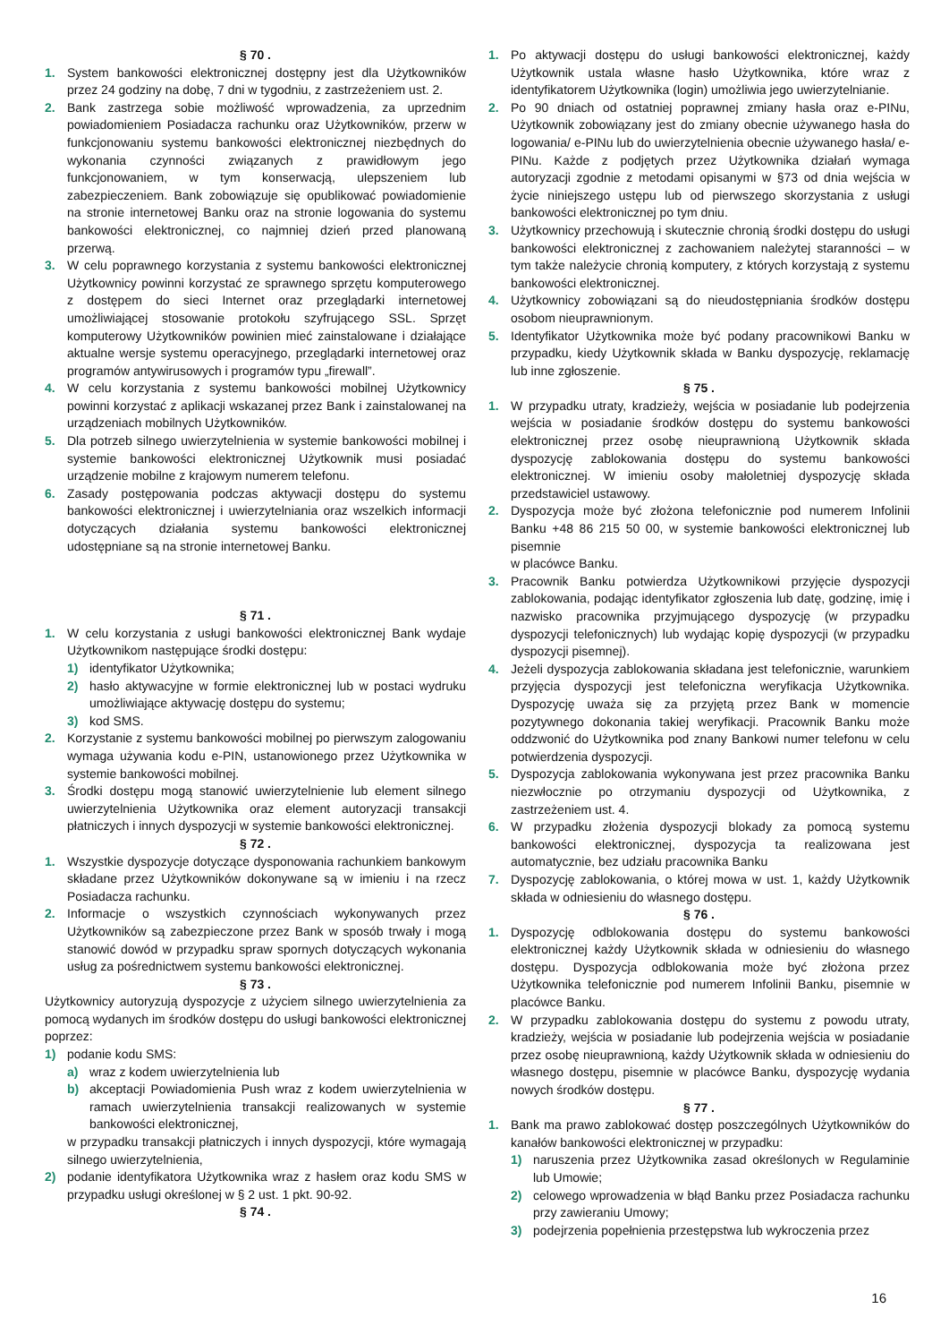§ 70 .
1. System bankowości elektronicznej dostępny jest dla Użytkowników przez 24 godziny na dobę, 7 dni w tygodniu, z zastrzeżeniem ust. 2.
2. Bank zastrzega sobie możliwość wprowadzenia, za uprzednim powiadomieniem Posiadacza rachunku oraz Użytkowników, przerw w funkcjonowaniu systemu bankowości elektronicznej niezbędnych do wykonania czynności związanych z prawidłowym jego funkcjonowaniem, w tym konserwacją, ulepszeniem lub zabezpieczeniem. Bank zobowiązuje się opublikować powiadomienie na stronie internetowej Banku oraz na stronie logowania do systemu bankowości elektronicznej, co najmniej dzień przed planowaną przerwą.
3. W celu poprawnego korzystania z systemu bankowości elektronicznej Użytkownicy powinni korzystać ze sprawnego sprzętu komputerowego z dostępem do sieci Internet oraz przeglądarki internetowej umożliwiającej stosowanie protokołu szyfrującego SSL. Sprzęt komputerowy Użytkowników powinien mieć zainstalowane i działające aktualne wersje systemu operacyjnego, przeglądarki internetowej oraz programów antywirusowych i programów typu „firewall”.
4. W celu korzystania z systemu bankowości mobilnej Użytkownicy powinni korzystać z aplikacji wskazanej przez Bank i zainstalowanej na urządzeniach mobilnych Użytkowników.
5. Dla potrzeb silnego uwierzytelnienia w systemie bankowości mobilnej i systemie bankowości elektronicznej Użytkownik musi posiadać urządzenie mobilne z krajowym numerem telefonu.
6. Zasady postępowania podczas aktywacji dostępu do systemu bankowości elektronicznej i uwierzytelniania oraz wszelkich informacji dotyczących działania systemu bankowości elektronicznej udostępniane są na stronie internetowej Banku.
§ 71 .
1. W celu korzystania z usługi bankowości elektronicznej Bank wydaje Użytkownikom następujące środki dostępu:
1) identyfikator Użytkownika;
2) hasło aktywacyjne w formie elektronicznej lub w postaci wydruku umożliwiające aktywację dostępu do systemu;
3) kod SMS.
2. Korzystanie z systemu bankowości mobilnej po pierwszym zalogowaniu wymaga używania kodu e-PIN, ustanowionego przez Użytkownika w systemie bankowości mobilnej.
3. Środki dostępu mogą stanowić uwierzytelnienie lub element silnego uwierzytelnienia Użytkownika oraz element autoryzacji transakcji płatniczych i innych dyspozycji w systemie bankowości elektronicznej.
§ 72 .
1. Wszystkie dyspozycje dotyczące dysponowania rachunkiem bankowym składane przez Użytkowników dokonywane są w imieniu i na rzecz Posiadacza rachunku.
2. Informacje o wszystkich czynnościach wykonywanych przez Użytkowników są zabezpieczone przez Bank w sposób trwały i mogą stanowić dowód w przypadku spraw spornych dotyczących wykonania usług za pośrednictwem systemu bankowości elektronicznej.
§ 73 .
Użytkownicy autoryzują dyspozycje z użyciem silnego uwierzytelnienia za pomocą wydanych im środków dostępu do usługi bankowości elektronicznej poprzez:
1) podanie kodu SMS:
a) wraz z kodem uwierzytelnienia lub
b) akceptacji Powiadomienia Push wraz z kodem uwierzytelnienia w ramach uwierzytelnienia transakcji realizowanych w systemie bankowości elektronicznej,
w przypadku transakcji płatniczych i innych dyspozycji, które wymagają silnego uwierzytelnienia,
2) podanie identyfikatora Użytkownika wraz z hasłem oraz kodu SMS w przypadku usługi określonej w § 2 ust. 1 pkt. 90-92.
§ 74 .
1. Po aktywacji dostępu do usługi bankowości elektronicznej, każdy Użytkownik ustala własne hasło Użytkownika, które wraz z identyfikatorem Użytkownika (login) umożliwia jego uwierzytelnianie.
2. Po 90 dniach od ostatniej poprawnej zmiany hasła oraz e-PINu, Użytkownik zobowiązany jest do zmiany obecnie używanego hasła do logowania/ e-PINu lub do uwierzytelnienia obecnie używanego hasła/ e-PINu. Każde z podjętych przez Użytkownika działań wymaga autoryzacji zgodnie z metodami opisanymi w §73 od dnia wejścia w życie niniejszego ustępu lub od pierwszego skorzystania z usługi bankowości elektronicznej po tym dniu.
3. Użytkownicy przechowują i skutecznie chronią środki dostępu do usługi bankowości elektronicznej z zachowaniem należytej staranności – w tym także należycie chronią komputery, z których korzystają z systemu bankowości elektronicznej.
4. Użytkownicy zobowiązani są do nieudostępniania środków dostępu osobom nieuprawnionym.
5. Identyfikator Użytkownika może być podany pracownikowi Banku w przypadku, kiedy Użytkownik składa w Banku dyspozycję, reklamację lub inne zgłoszenie.
§ 75 .
1. W przypadku utraty, kradzieży, wejścia w posiadanie lub podejrzenia wejścia w posiadanie środków dostępu do systemu bankowości elektronicznej przez osobę nieuprawnioną Użytkownik składa dyspozycję zablokowania dostępu do systemu bankowości elektronicznej. W imieniu osoby małoletniej dyspozycję składa przedstawiciel ustawowy.
2. Dyspozycja może być złożona telefonicznie pod numerem Infolinii Banku +48 86 215 50 00, w systemie bankowości elektronicznej lub pisemnie
w placówce Banku.
3. Pracownik Banku potwierdza Użytkownikowi przyjęcie dyspozycji zablokowania, podając identyfikator zgłoszenia lub datę, godzinę, imię i nazwisko pracownika przyjmującego dyspozycję (w przypadku dyspozycji telefonicznych) lub wydając kopię dyspozycji (w przypadku dyspozycji pisemnej).
4. Jeżeli dyspozycja zablokowania składana jest telefonicznie, warunkiem przyjęcia dyspozycji jest telefoniczna weryfikacja Użytkownika. Dyspozycję uważa się za przyjętą przez Bank w momencie pozytywnego dokonania takiej weryfikacji. Pracownik Banku może oddzwonić do Użytkownika pod znany Bankowi numer telefonu w celu potwierdzenia dyspozycji.
5. Dyspozycja zablokowania wykonywana jest przez pracownika Banku niezwłocznie po otrzymaniu dyspozycji od Użytkownika, z zastrzeżeniem ust. 4.
6. W przypadku złożenia dyspozycji blokady za pomocą systemu bankowości elektronicznej, dyspozycja ta realizowana jest automatycznie, bez udziału pracownika Banku
7. Dyspozycję zablokowania, o której mowa w ust. 1, każdy Użytkownik składa w odniesieniu do własnego dostępu.
§ 76 .
1. Dyspozycję odblokowania dostępu do systemu bankowości elektronicznej każdy Użytkownik składa w odniesieniu do własnego dostępu. Dyspozycja odblokowania może być złożona przez Użytkownika telefonicznie pod numerem Infolinii Banku, pisemnie w placówce Banku.
2. W przypadku zablokowania dostępu do systemu z powodu utraty, kradzieży, wejścia w posiadanie lub podejrzenia wejścia w posiadanie przez osobę nieuprawnioną, każdy Użytkownik składa w odniesieniu do własnego dostępu, pisemnie w placówce Banku, dyspozycję wydania nowych środków dostępu.
§ 77 .
1. Bank ma prawo zablokować dostęp poszczególnych Użytkowników do kanałów bankowości elektronicznej w przypadku:
1) naruszenia przez Użytkownika zasad określonych w Regulaminie lub Umowie;
2) celowego wprowadzenia w błąd Banku przez Posiadacza rachunku przy zawieraniu Umowy;
3) podejrzenia popełnienia przestępstwa lub wykroczenia przez
16